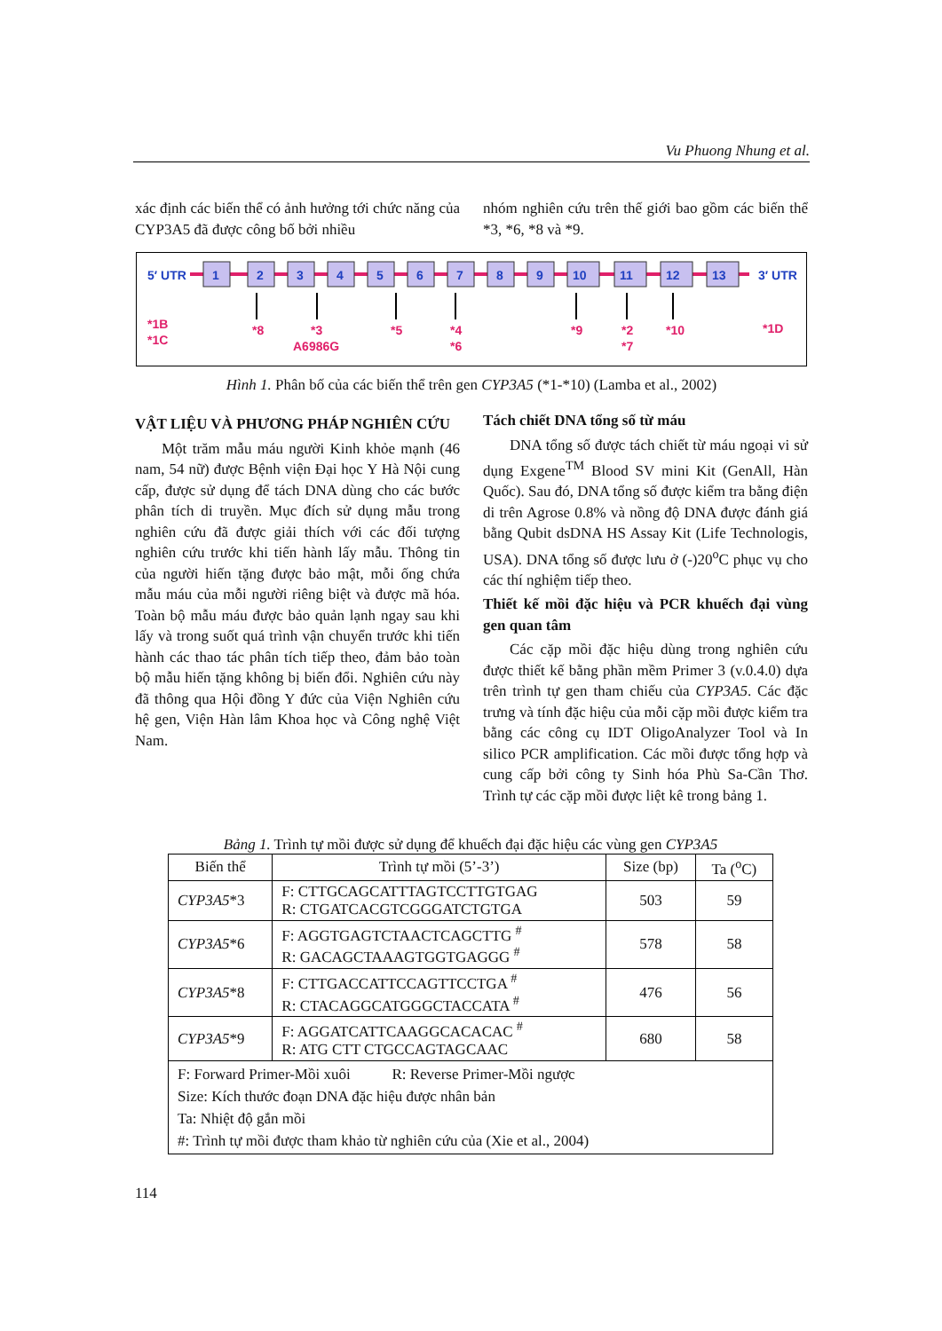Vu Phuong Nhung et al.
xác định các biến thể có ảnh hưởng tới chức năng của CYP3A5 đã được công bố bởi nhiều
nhóm nghiên cứu trên thế giới bao gồm các biến thể *3, *6, *8 và *9.
5′ UTR
3′ UTR
1
2
3
4
5
6
7
8
9
10
11
12
13
*1B
*1C
*8
*3
A6986G
*5
*4
*6
*9
*2
*7
*10
*1D
Hình 1. Phân bố của các biến thể trên gen CYP3A5 (*1-*10) (Lamba et al., 2002)
VẬT LIỆU VÀ PHƯƠNG PHÁP NGHIÊN CỨU
Một trăm mẫu máu người Kinh khỏe mạnh (46 nam, 54 nữ) được Bệnh viện Đại học Y Hà Nội cung cấp, được sử dụng để tách DNA dùng cho các bước phân tích di truyền. Mục đích sử dụng mẫu trong nghiên cứu đã được giải thích với các đối tượng nghiên cứu trước khi tiến hành lấy mẫu. Thông tin của người hiến tặng được bảo mật, mỗi ống chứa mẫu máu của mỗi người riêng biệt và được mã hóa. Toàn bộ mẫu máu được bảo quản lạnh ngay sau khi lấy và trong suốt quá trình vận chuyển trước khi tiến hành các thao tác phân tích tiếp theo, đảm bảo toàn bộ mẫu hiến tặng không bị biến đổi. Nghiên cứu này đã thông qua Hội đồng Y đức của Viện Nghiên cứu hệ gen, Viện Hàn lâm Khoa học và Công nghệ Việt Nam.
Tách chiết DNA tổng số từ máu
DNA tổng số được tách chiết từ máu ngoại vi sử dụng Exgene<sup>TM</sup> Blood SV mini Kit (GenAll, Hàn Quốc). Sau đó, DNA tổng số được kiểm tra bằng điện di trên Agrose 0.8% và nồng độ DNA được đánh giá bằng Qubit dsDNA HS Assay Kit (Life Technologis, USA). DNA tổng số được lưu ở (-)20<sup>o</sup>C phục vụ cho các thí nghiệm tiếp theo.
Thiết kế mồi đặc hiệu và PCR khuếch đại vùng gen quan tâm
Các cặp mồi đặc hiệu dùng trong nghiên cứu được thiết kế bằng phần mềm Primer 3 (v.0.4.0) dựa trên trình tự gen tham chiếu của CYP3A5. Các đặc trưng và tính đặc hiệu của mỗi cặp mồi được kiểm tra bằng các công cụ IDT OligoAnalyzer Tool và In silico PCR amplification. Các mồi được tổng hợp và cung cấp bởi công ty Sinh hóa Phù Sa-Cần Thơ. Trình tự các cặp mồi được liệt kê trong bảng 1.
Bảng 1. Trình tự mồi được sử dụng để khuếch đại đặc hiệu các vùng gen CYP3A5
| Biến thể | Trình tự mồi (5’-3’) | Size (bp) | Ta (<sup>o</sup>C) |
| --- | --- | --- | --- |
| CYP3A5 *3 | F: CTTGCAGCATTTAGTCCTTGTGAG R: CTGATCACGTCGGGATCTGTGA | 503 | 59 |
| CYP3A5 *6 | F: AGGTGAGTCTAACTCAGCTTG <sup>#</sup> R: GACAGCTAAAGTGGTGAGGG <sup>#</sup> | 578 | 58 |
| CYP3A5 *8 | F: CTTGACCATTCCAGTTCCTGA <sup>#</sup> R: CTACAGGCATGGGCTACCATA <sup>#</sup> | 476 | 56 |
| CYP3A5 *9 | F: AGGATCATTCAAGGCACACAC <sup>#</sup> R: ATG CTT CTGCCAGTAGCAAC | 680 | 58 |
| F: Forward Primer-Mồi xuôi R: Reverse Primer-Mồi ngược Size: Kích thước đoạn DNA đặc hiệu được nhân bản Ta: Nhiệt độ gắn mồi #: Trình tự mồi được tham khảo từ nghiên cứu của (Xie et al., 2004) | | | |
114